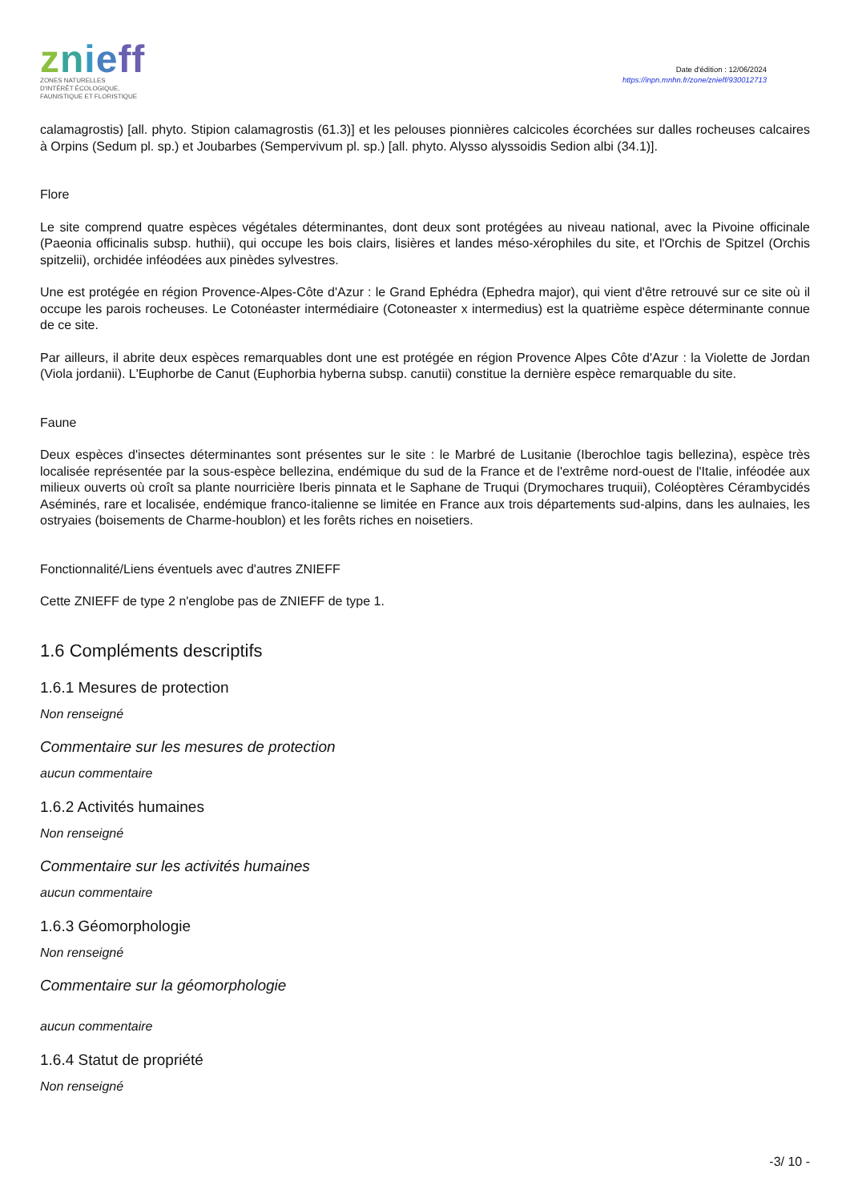znieff
ZONES NATURELLES
D'INTÉRÊT ÉCOLOGIQUE,
FAUNISTIQUE ET FLORISTIQUE
Date d'édition : 12/06/2024
https://inpn.mnhn.fr/zone/znieff/930012713
calamagrostis) [all. phyto. Stipion calamagrostis (61.3)] et les pelouses pionnières calcicoles écorchées sur dalles rocheuses calcaires à Orpins (Sedum pl. sp.) et Joubarbes (Sempervivum pl. sp.) [all. phyto. Alysso alyssoidis Sedion albi (34.1)].
Flore
Le site comprend quatre espèces végétales déterminantes, dont deux sont protégées au niveau national, avec la Pivoine officinale (Paeonia officinalis subsp. huthii), qui occupe les bois clairs, lisières et landes méso-xérophiles du site, et l'Orchis de Spitzel (Orchis spitzelii), orchidée inféodées aux pinèdes sylvestres.
Une est protégée en région Provence-Alpes-Côte d'Azur : le Grand Ephédra (Ephedra major), qui vient d'être retrouvé sur ce site où il occupe les parois rocheuses. Le Cotonéaster intermédiaire (Cotoneaster x intermedius) est la quatrième espèce déterminante connue de ce site.
Par ailleurs, il abrite deux espèces remarquables dont une est protégée en région Provence Alpes Côte d'Azur : la Violette de Jordan (Viola jordanii). L'Euphorbe de Canut (Euphorbia hyberna subsp. canutii) constitue la dernière espèce remarquable du site.
Faune
Deux espèces d'insectes déterminantes sont présentes sur le site : le Marbré de Lusitanie (Iberochloe tagis bellezina), espèce très localisée représentée par la sous-espèce bellezina, endémique du sud de la France et de l'extrême nord-ouest de l'Italie, inféodée aux milieux ouverts où croît sa plante nourricière Iberis pinnata et le Saphane de Truqui (Drymochares truquii), Coléoptères Cérambycidés Aséminés, rare et localisée, endémique franco-italienne se limitée en France aux trois départements sud-alpins, dans les aulnaies, les ostryaies (boisements de Charme-houblon) et les forêts riches en noisetiers.
Fonctionnalité/Liens éventuels avec d'autres ZNIEFF
Cette ZNIEFF de type 2 n'englobe pas de ZNIEFF de type 1.
1.6 Compléments descriptifs
1.6.1 Mesures de protection
Non renseigné
Commentaire sur les mesures de protection
aucun commentaire
1.6.2 Activités humaines
Non renseigné
Commentaire sur les activités humaines
aucun commentaire
1.6.3 Géomorphologie
Non renseigné
Commentaire sur la géomorphologie
aucun commentaire
1.6.4 Statut de propriété
Non renseigné
-3/ 10 -